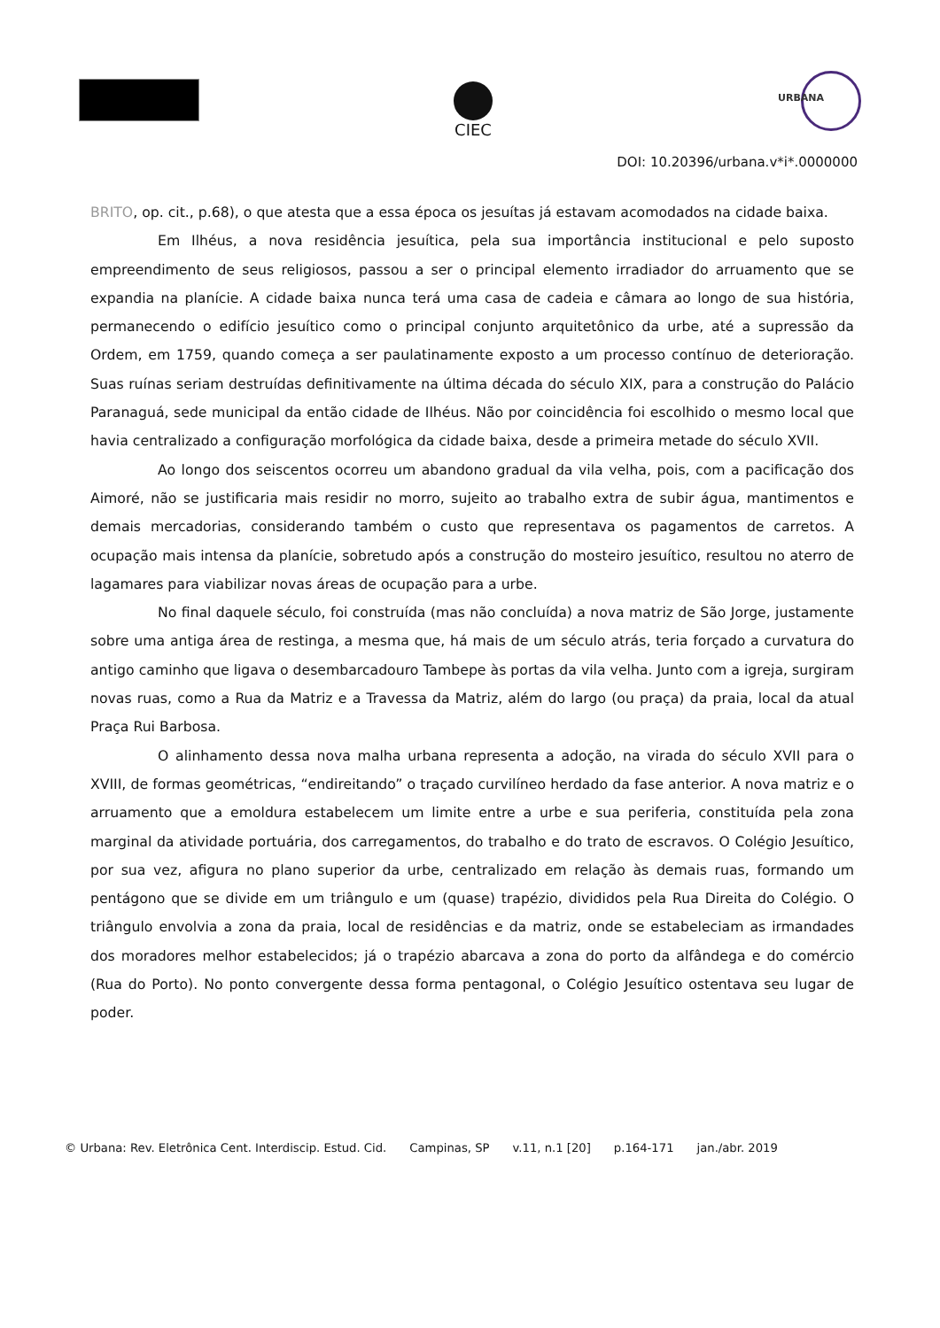CIEC
URBANA
DOI: 10.20396/urbana.v*i*.0000000
BRITO, op. cit., p.68), o que atesta que a essa época os jesuítas já estavam acomodados na cidade baixa.
Em Ilhéus, a nova residência jesuítica, pela sua importância institucional e pelo suposto empreendimento de seus religiosos, passou a ser o principal elemento irradiador do arruamento que se expandia na planície. A cidade baixa nunca terá uma casa de cadeia e câmara ao longo de sua história, permanecendo o edifício jesuítico como o principal conjunto arquitetônico da urbe, até a supressão da Ordem, em 1759, quando começa a ser paulatinamente exposto a um processo contínuo de deterioração. Suas ruínas seriam destruídas definitivamente na última década do século XIX, para a construção do Palácio Paranaguá, sede municipal da então cidade de Ilhéus. Não por coincidência foi escolhido o mesmo local que havia centralizado a configuração morfológica da cidade baixa, desde a primeira metade do século XVII.
Ao longo dos seiscentos ocorreu um abandono gradual da vila velha, pois, com a pacificação dos Aimoré, não se justificaria mais residir no morro, sujeito ao trabalho extra de subir água, mantimentos e demais mercadorias, considerando também o custo que representava os pagamentos de carretos. A ocupação mais intensa da planície, sobretudo após a construção do mosteiro jesuítico, resultou no aterro de lagamares para viabilizar novas áreas de ocupação para a urbe.
No final daquele século, foi construída (mas não concluída) a nova matriz de São Jorge, justamente sobre uma antiga área de restinga, a mesma que, há mais de um século atrás, teria forçado a curvatura do antigo caminho que ligava o desembarcadouro Tambepe às portas da vila velha. Junto com a igreja, surgiram novas ruas, como a Rua da Matriz e a Travessa da Matriz, além do largo (ou praça) da praia, local da atual Praça Rui Barbosa.
O alinhamento dessa nova malha urbana representa a adoção, na virada do século XVII para o XVIII, de formas geométricas, “endireitando” o traçado curvilíneo herdado da fase anterior. A nova matriz e o arruamento que a emoldura estabelecem um limite entre a urbe e sua periferia, constituída pela zona marginal da atividade portuária, dos carregamentos, do trabalho e do trato de escravos. O Colégio Jesuítico, por sua vez, afigura no plano superior da urbe, centralizado em relação às demais ruas, formando um pentágono que se divide em um triângulo e um (quase) trapézio, divididos pela Rua Direita do Colégio. O triângulo envolvia a zona da praia, local de residências e da matriz, onde se estabeleciam as irmandades dos moradores melhor estabelecidos; já o trapézio abarcava a zona do porto da alfândega e do comércio (Rua do Porto). No ponto convergente dessa forma pentagonal, o Colégio Jesuítico ostentava seu lugar de poder.
© Urbana: Rev. Eletrônica Cent. Interdiscip. Estud. Cid. Campinas, SP v.11, n.1 [20] p.164-171 jan./abr. 2019